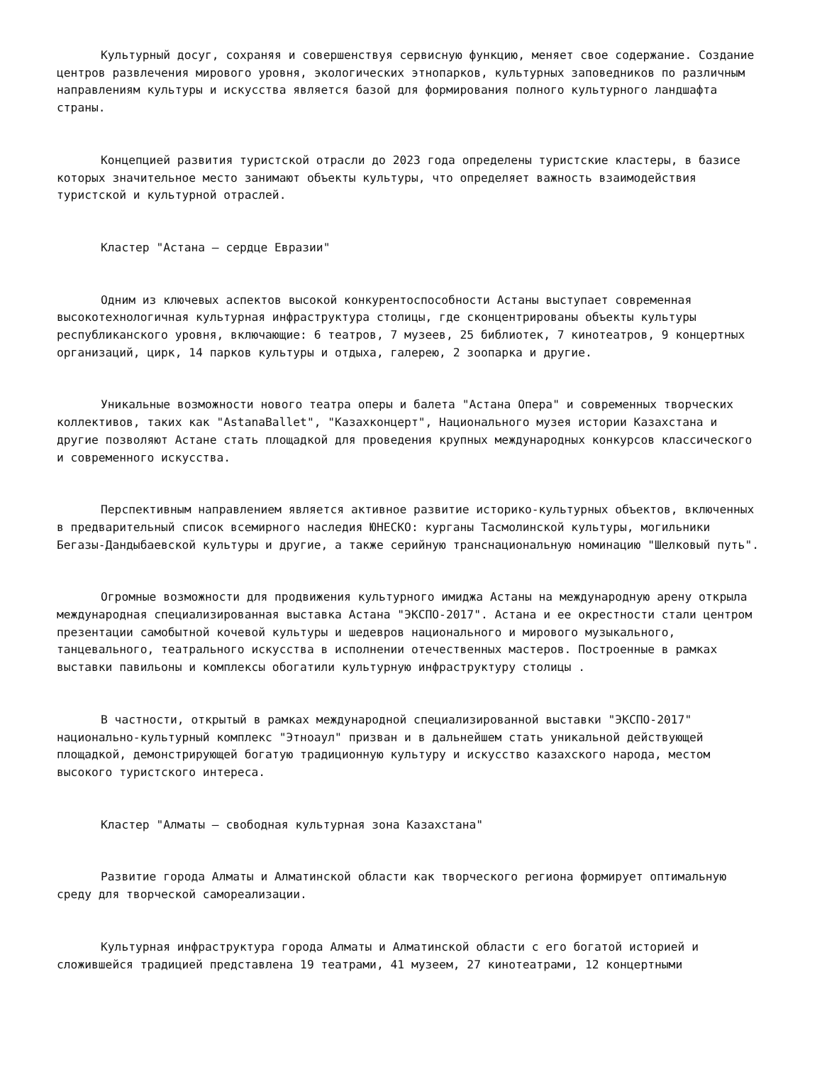Культурный досуг, сохраняя и совершенствуя сервисную функцию, меняет свое содержание. Создание центров развлечения мирового уровня, экологических этнопарков, культурных заповедников по различным направлениям культуры и искусства является базой для формирования полного культурного ландшафта страны.
Концепцией развития туристской отрасли до 2023 года определены туристские кластеры, в базисе которых значительное место занимают объекты культуры, что определяет важность взаимодействия туристской и культурной отраслей.
Кластер "Астана – сердце Евразии"
Одним из ключевых аспектов высокой конкурентоспособности Астаны выступает современная высокотехнологичная культурная инфраструктура столицы, где сконцентрированы объекты культуры республиканского уровня, включающие: 6 театров, 7 музеев, 25 библиотек, 7 кинотеатров, 9 концертных организаций, цирк, 14 парков культуры и отдыха, галерею, 2 зоопарка и другие.
Уникальные возможности нового театра оперы и балета "Астана Опера" и современных творческих коллективов, таких как "AstanaBallet", "Казахконцерт", Национального музея истории Казахстана и другие позволяют Астане стать площадкой для проведения крупных международных конкурсов классического и современного искусства.
Перспективным направлением является активное развитие историко-культурных объектов, включенных в предварительный список всемирного наследия ЮНЕСКО: курганы Тасмолинской культуры, могильники Бегазы-Дандыбаевской культуры и другие, а также серийную транснациональную номинацию "Шелковый путь".
Огромные возможности для продвижения культурного имиджа Астаны на международную арену открыла международная специализированная выставка Астана "ЭКСПО-2017". Астана и ее окрестности стали центром презентации самобытной кочевой культуры и шедевров национального и мирового музыкального, танцевального, театрального искусства в исполнении отечественных мастеров. Построенные в рамках выставки павильоны и комплексы обогатили культурную инфраструктуру столицы .
В частности, открытый в рамках международной специализированной выставки "ЭКСПО-2017" национально-культурный комплекс "Этноаул" призван и в дальнейшем стать уникальной действующей площадкой, демонстрирующей богатую традиционную культуру и искусство казахского народа, местом высокого туристского интереса.
Кластер "Алматы – свободная культурная зона Казахстана"
Развитие города Алматы и Алматинской области как творческого региона формирует оптимальную среду для творческой самореализации.
Культурная инфраструктура города Алматы и Алматинской области с его богатой историей и сложившейся традицией представлена 19 театрами, 41 музеем, 27 кинотеатрами, 12 концертными